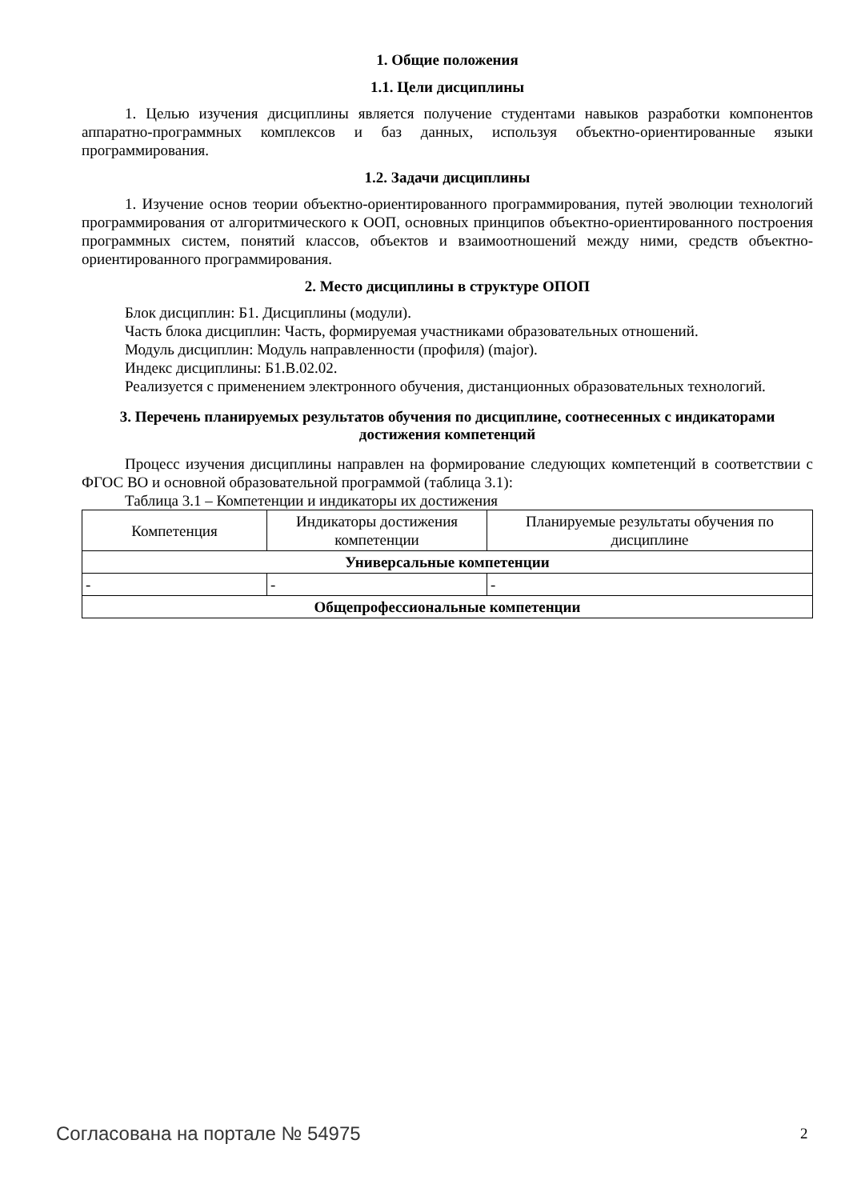1. Общие положения
1.1. Цели дисциплины
1. Целью изучения дисциплины является получение студентами навыков разработки компонентов аппаратно-программных комплексов и баз данных, используя объектно-ориентированные языки программирования.
1.2. Задачи дисциплины
1. Изучение основ теории объектно-ориентированного программирования, путей эволюции технологий программирования от алгоритмического к ООП, основных принципов объектно-ориентированного построения программных систем, понятий классов, объектов и взаимоотношений между ними, средств объектно-ориентированного программирования.
2. Место дисциплины в структуре ОПОП
Блок дисциплин: Б1. Дисциплины (модули).
Часть блока дисциплин: Часть, формируемая участниками образовательных отношений.
Модуль дисциплин: Модуль направленности (профиля) (major).
Индекс дисциплины: Б1.В.02.02.
Реализуется с применением электронного обучения, дистанционных образовательных технологий.
3. Перечень планируемых результатов обучения по дисциплине, соотнесенных с индикаторами достижения компетенций
Процесс изучения дисциплины направлен на формирование следующих компетенций в соответствии с ФГОС ВО и основной образовательной программой (таблица 3.1):
Таблица 3.1 – Компетенции и индикаторы их достижения
| Компетенция | Индикаторы достижения компетенции | Планируемые результаты обучения по дисциплине |
| --- | --- | --- |
| Универсальные компетенции | | |
| - | - | - |
| Общепрофессиональные компетенции | | |
Согласована на портале № 54975 2